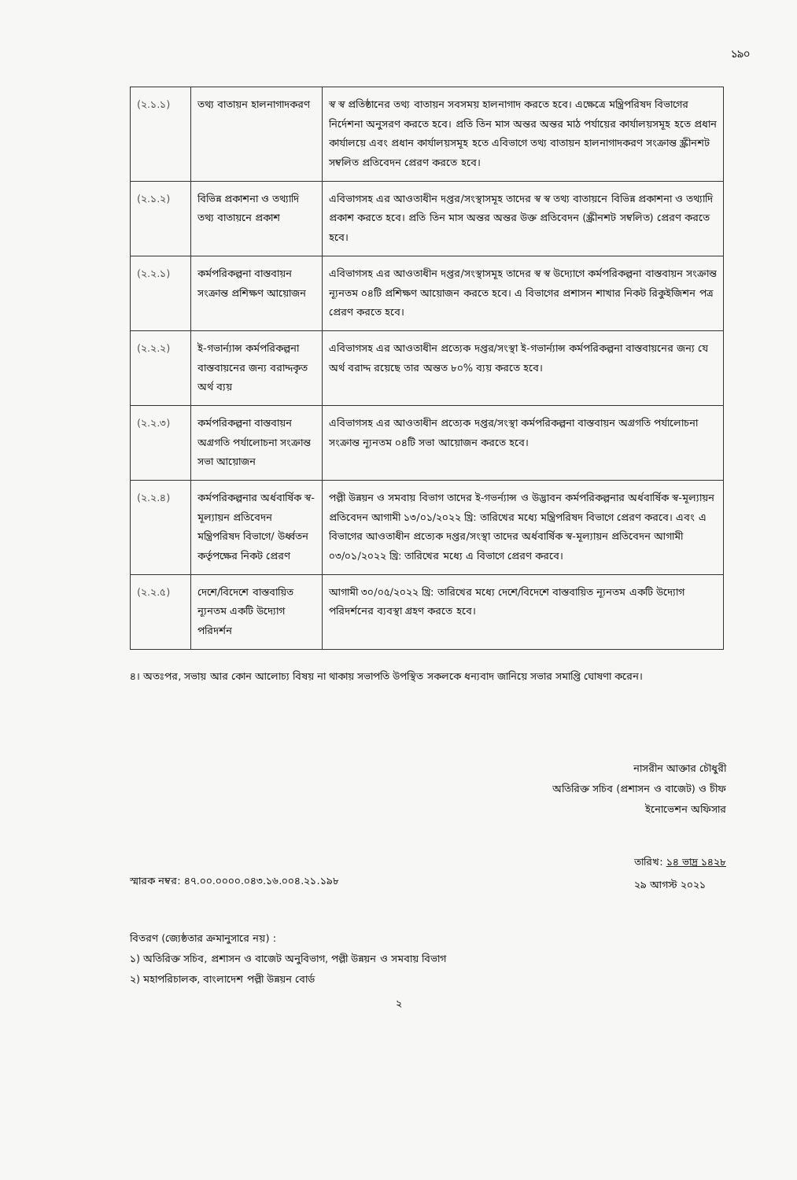১৯০
| (২.১.১) | তথ্য বাতায়ন হালনাগাদকরণ | স্ব স্ব প্রতিষ্ঠানের তথ্য বাতায়ন সবসময় হালনাগাদ করতে হবে। এক্ষেত্রে মন্ত্রিপরিষদ বিভাগের নির্দেশনা অনুসরণ করতে হবে। প্রতি তিন মাস অন্তর অন্তর মাঠ পর্যায়ের কার্যালয়সমূহ হতে প্রধান কার্যালয়ে এবং প্রধান কার্যালয়সমূহ হতে এবিভাগে তথ্য বাতায়ন হালনাগাদকরণ সংক্রান্ত স্ক্রীনশট সম্বলিত প্রতিবেদন প্রেরণ করতে হবে। |
| (২.১.২) | বিভিন্ন প্রকাশনা ও তথ্যাদি তথ্য বাতায়নে প্রকাশ | এবিভাগসহ এর আওতাধীন দপ্তর/সংস্থাসমূহ তাদের স্ব স্ব তথ্য বাতায়নে বিভিন্ন প্রকাশনা ও তথ্যাদি প্রকাশ করতে হবে। প্রতি তিন মাস অন্তর অন্তর উক্ত প্রতিবেদন (স্ক্রীনশট সম্বলিত) প্রেরণ করতে হবে। |
| (২.২.১) | কর্মপরিকল্পনা বাস্তবায়ন সংক্রান্ত প্রশিক্ষণ আয়োজন | এবিভাগসহ এর আওতাধীন দপ্তর/সংস্থাসমূহ তাদের স্ব স্ব উদ্যোগে কর্মপরিকল্পনা বাস্তবায়ন সংক্রান্ত ন্যূনতম ০৪টি প্রশিক্ষণ আয়োজন করতে হবে। এ বিভাগের প্রশাসন শাখার নিকট রিকুইজিশন পত্র প্রেরণ করতে হবে। |
| (২.২.২) | ই-গভার্ন্যান্স কর্মপরিকল্পনা বাস্তবায়নের জন্য বরাদ্দকৃত অর্থ ব্যয় | এবিভাগসহ এর আওতাধীন প্রত্যেক দপ্তর/সংস্থা ই-গভার্ন্যান্স কর্মপরিকল্পনা বাস্তবায়নের জন্য যে অর্থ বরাদ্দ রয়েছে তার অন্তত ৮০% ব্যয় করতে হবে। |
| (২.২.৩) | কর্মপরিকল্পনা বাস্তবায়ন অগ্রগতি পর্যালোচনা সংক্রান্ত সভা আয়োজন | এবিভাগসহ এর আওতাধীন প্রত্যেক দপ্তর/সংস্থা কর্মপরিকল্পনা বাস্তবায়ন অগ্রগতি পর্যালোচনা সংক্রান্ত ন্যূনতম ০৪টি সভা আয়োজন করতে হবে। |
| (২.২.৪) | কর্মপরিকল্পনার অর্ধবার্ষিক স্ব-মূল্যায়ন প্রতিবেদন মন্ত্রিপরিষদ বিভাগে/ উর্ধ্বতন কর্তৃপক্ষের নিকট প্রেরণ | পল্লী উন্নয়ন ও সমবায় বিভাগ তাদের ই-গভর্ন্যান্স ও উদ্ভাবন কর্মপরিকল্পনার অর্ধবার্ষিক স্ব-মূল্যায়ন প্রতিবেদন আগামী ১৩/০১/২০২২ খ্রি: তারিখের মধ্যে মন্ত্রিপরিষদ বিভাগে প্রেরণ করবে। এবং এ বিভাগের আওতাধীন প্রত্যেক দপ্তর/সংস্থা তাদের অর্ধবার্ষিক স্ব-মূল্যায়ন প্রতিবেদন আগামী ০৩/০১/২০২২ খ্রি: তারিখের মধ্যে এ বিভাগে প্রেরণ করবে। |
| (২.২.৫) | দেশে/বিদেশে বাস্তবায়িত ন্যূনতম একটি উদ্যোগ পরিদর্শন | আগামী ৩০/০৫/২০২২ খ্রি: তারিখের মধ্যে দেশে/বিদেশে বাস্তবায়িত ন্যূনতম একটি উদ্যোগ পরিদর্শনের ব্যবস্থা গ্রহণ করতে হবে। |
৪। অতঃপর, সভায় আর কোন আলোচ্য বিষয় না থাকায় সভাপতি উপস্থিত সকলকে ধন্যবাদ জানিয়ে সভার সমাপ্তি ঘোষণা করেন।
নাসরীন আক্তার চৌধুরী
অতিরিক্ত সচিব (প্রশাসন ও বাজেট) ও চীফ
ইনোভেশন অফিসার
স্মারক নম্বর: ৪৭.০০.০০০০.০৪৩.১৬.০০৪.২১.১৯৮
তারিখ: ১৪ ভাদ্র ১৪২৮
২৯ আগস্ট ২০২১
বিতরণ (জ্যেষ্ঠতার ক্রমানুসারে নয়) :
১) অতিরিক্ত সচিব, প্রশাসন ও বাজেট অনুবিভাগ, পল্লী উন্নয়ন ও সমবায় বিভাগ
২) মহাপরিচালক, বাংলাদেশ পল্লী উন্নয়ন বোর্ড
২